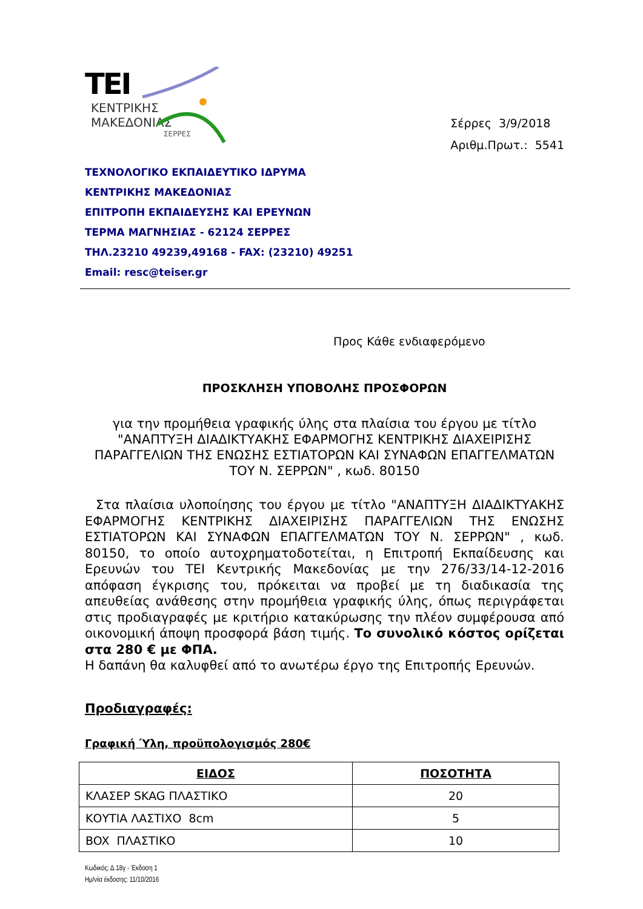TEI
ΚΕΝΤΡΙΚΗΣ
ΜΑΚΕΔΟΝΙΑΣ
ΣΕΡΡΕΣ
Σέρρες 3/9/2018
Αριθμ.Πρωτ.: 5541
ΤΕΧΝΟΛΟΓΙΚΟ ΕΚΠΑΙΔΕΥΤΙΚΟ ΙΔΡΥΜΑ
ΚΕΝΤΡΙΚΗΣ ΜΑΚΕΔΟΝΙΑΣ
ΕΠΙΤΡΟΠΗ ΕΚΠΑΙΔΕΥΣΗΣ ΚΑΙ ΕΡΕΥΝΩΝ
ΤΕΡΜΑ ΜΑΓΝΗΣΙΑΣ - 62124 ΣΕΡΡΕΣ
ΤΗΛ.23210 49239,49168 - FAX: (23210) 49251
Email: resc@teiser.gr
Προς Κάθε ενδιαφερόμενο
ΠΡΟΣΚΛΗΣΗ ΥΠΟΒΟΛΗΣ ΠΡΟΣΦΟΡΩΝ
για την προμήθεια γραφικής ύλης στα πλαίσια του έργου με τίτλο "ΑΝΑΠΤΥΞΗ ΔΙΑΔΙΚΤΥΑΚΗΣ ΕΦΑΡΜΟΓΗΣ ΚΕΝΤΡΙΚΗΣ ΔΙΑΧΕΙΡΙΣΗΣ ΠΑΡΑΓΓΕΛΙΩΝ ΤΗΣ ΕΝΩΣΗΣ ΕΣΤΙΑΤΟΡΩΝ ΚΑΙ ΣΥΝΑΦΩΝ ΕΠΑΓΓΕΛΜΑΤΩΝ ΤΟΥ Ν. ΣΕΡΡΩΝ" , κωδ. 80150
Στα πλαίσια υλοποίησης του έργου με τίτλο "ΑΝΑΠΤΥΞΗ ΔΙΑΔΙΚΤΥΑΚΗΣ ΕΦΑΡΜΟΓΗΣ ΚΕΝΤΡΙΚΗΣ ΔΙΑΧΕΙΡΙΣΗΣ ΠΑΡΑΓΓΕΛΙΩΝ ΤΗΣ ΕΝΩΣΗΣ ΕΣΤΙΑΤΟΡΩΝ ΚΑΙ ΣΥΝΑΦΩΝ ΕΠΑΓΓΕΛΜΑΤΩΝ ΤΟΥ Ν. ΣΕΡΡΩΝ" , κωδ. 80150, το οποίο αυτοχρηματοδοτείται, η Επιτροπή Εκπαίδευσης και Ερευνών του ΤΕΙ Κεντρικής Μακεδονίας με την 276/33/14-12-2016 απόφαση έγκρισης του, πρόκειται να προβεί με τη διαδικασία της απευθείας ανάθεσης στην προμήθεια γραφικής ύλης, όπως περιγράφεται στις προδιαγραφές με κριτήριο κατακύρωσης την πλέον συμφέρουσα από οικονομική άποψη προσφορά βάση τιμής. Το συνολικό κόστος ορίζεται στα 280 € με ΦΠΑ.
Η δαπάνη θα καλυφθεί από το ανωτέρω έργο της Επιτροπής Ερευνών.
Προδιαγραφές:
Γραφική Ύλη, προϋπολογισμός 280€
| ΕΙΔΟΣ | ΠΟΣΟΤΗΤΑ |
| --- | --- |
| ΚΛΑΣΕΡ SKAG ΠΛΑΣΤΙΚΟ | 20 |
| ΚΟΥΤΙΑ ΛΑΣΤΙΧΟ 8cm | 5 |
| BOX ΠΛΑΣΤΙΚΟ | 10 |
Κωδικός: Δ.18γ - Έκδοση 1
Ημ/νία έκδοσης: 11/10/2016